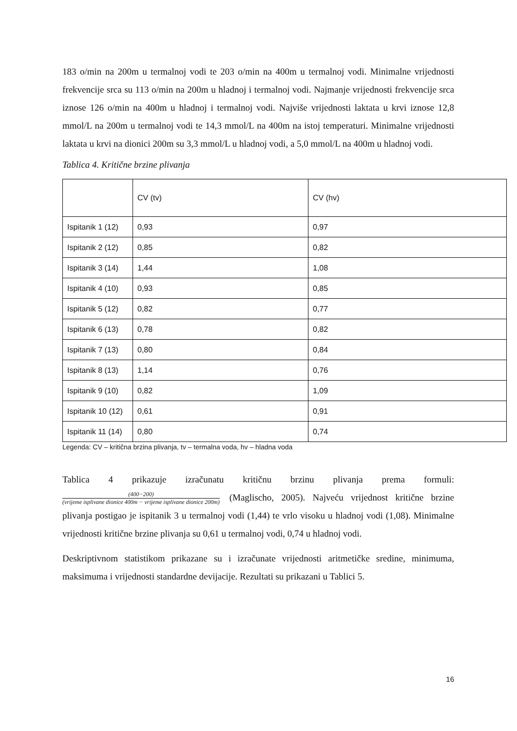183 o/min na 200m u termalnoj vodi te 203 o/min na 400m u termalnoj vodi. Minimalne vrijednosti frekvencije srca su 113 o/min na 200m u hladnoj i termalnoj vodi. Najmanje vrijednosti frekvencije srca iznose 126 o/min na 400m u hladnoj i termalnoj vodi. Najviše vrijednosti laktata u krvi iznose 12,8 mmol/L na 200m u termalnoj vodi te 14,3 mmol/L na 400m na istoj temperaturi. Minimalne vrijednosti laktata u krvi na dionici 200m su 3,3 mmol/L u hladnoj vodi, a 5,0 mmol/L na 400m u hladnoj vodi.
Tablica 4. Kritične brzine plivanja
| | CV (tv) | CV (hv) |
| Ispitanik 1 (12) | 0,93 | 0,97 |
| Ispitanik 2 (12) | 0,85 | 0,82 |
| Ispitanik 3 (14) | 1,44 | 1,08 |
| Ispitanik 4 (10) | 0,93 | 0,85 |
| Ispitanik 5 (12) | 0,82 | 0,77 |
| Ispitanik 6 (13) | 0,78 | 0,82 |
| Ispitanik 7 (13) | 0,80 | 0,84 |
| Ispitanik 8 (13) | 1,14 | 0,76 |
| Ispitanik 9 (10) | 0,82 | 1,09 |
| Ispitanik 10 (12) | 0,61 | 0,91 |
| Ispitanik 11 (14) | 0,80 | 0,74 |
Legenda: CV – kritična brzina plivanja, tv – termalna voda, hv – hladna voda
Tablica 4 prikazuje izračunatu kritičnu brzinu plivanja prema formuli:
(400−200) (vrijeme isplivane dionice 400m − vrijeme isplivane dionice 200m) (Maglischo, 2005). Najveću vrijednost kritične brzine plivanja postigao je ispitanik 3 u termalnoj vodi (1,44) te vrlo visoku u hladnoj vodi (1,08). Minimalne vrijednosti kritične brzine plivanja su 0,61 u termalnoj vodi, 0,74 u hladnoj vodi.
Deskriptivnom statistikom prikazane su i izračunate vrijednosti aritmetičke sredine, minimuma, maksimuma i vrijednosti standardne devijacije. Rezultati su prikazani u Tablici 5.
16